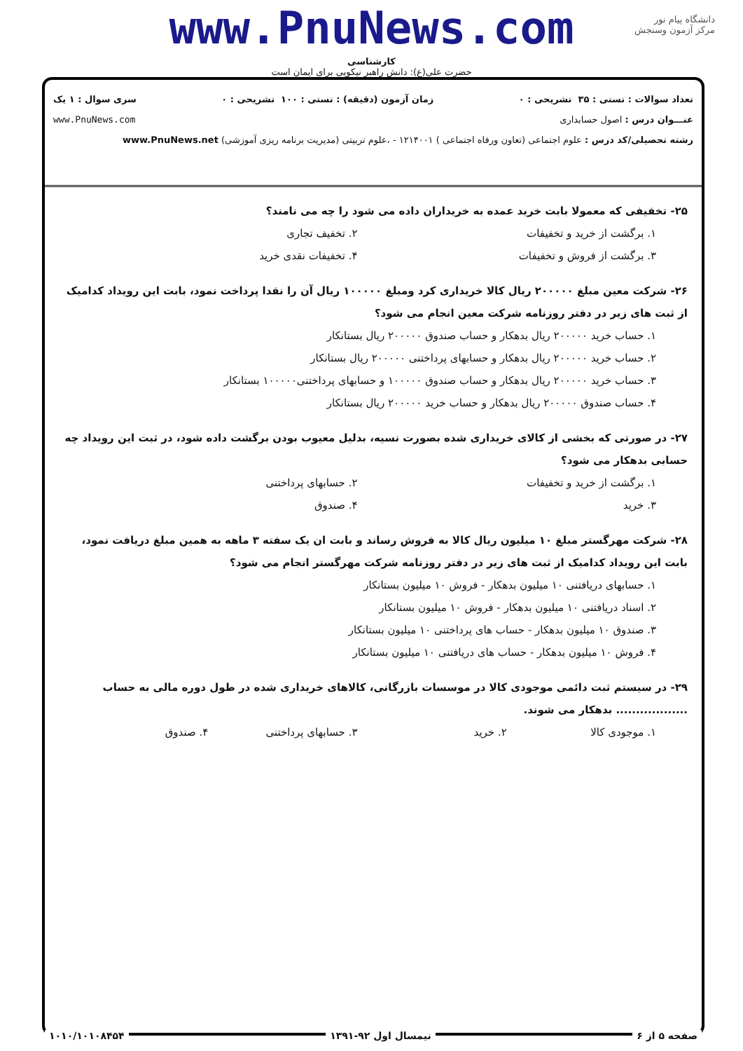دانشگاه پیام نور
مرکز آزمون وسنجش
www.PnuNews.com
کارشناسی
حضرت علی(ع): دانش راهبر نیکویی برای ایمان است
تعداد سوالات : تستی : ۳۵ تشریحی : ۰ زمان آزمون (دقیقه) : تستی : ۱۰۰ تشریحی : ۰ سری سوال : ۱ یک
عنـــوان درس : اصول حسابداری www.PnuNews.com
رشته تحصیلی/کد درس : علوم اجتماعی (تعاون ورفاه اجتماعی ) ۱۲۱۴۰۰۱ - ،علوم تربیتی (مدیریت برنامه ریزی آموزشی) www.PnuNews.net
۲۵- تخفیفی که معمولا بابت خرید عمده به خریداران داده می شود را چه می نامند؟
۱. برگشت از خرید و تخفیفات ۲. تخفیف تجاری ۳. برگشت از فروش و تخفیفات ۴. تخفیفات نقدی خرید
۲۶- شرکت معین مبلغ ۲۰۰۰۰۰ ریال کالا خریداری کرد ومبلغ ۱۰۰۰۰۰ ریال آن را نقدا پرداخت نمود، بابت این رویداد کدامیک از ثبت های زیر در دفتر روزنامه شرکت معین انجام می شود؟
۱. حساب خرید ۲۰۰۰۰۰ ریال بدهکار و حساب صندوق ۲۰۰۰۰۰ ریال بستانکار
۲. حساب خرید ۲۰۰۰۰۰ ریال بدهکار و حسابهای پرداختنی ۲۰۰۰۰۰ ریال بستانکار
۳. حساب خرید ۲۰۰۰۰۰ ریال بدهکار و حساب صندوق ۱۰۰۰۰۰ و حسابهای پرداختنی۱۰۰۰۰۰ بستانکار
۴. حساب صندوق ۲۰۰۰۰۰ ریال بدهکار و حساب خرید ۲۰۰۰۰۰ ریال بستانکار
۲۷- در صورتی که بخشی از کالای خریداری شده بصورت نسیه، بدلیل معیوب بودن برگشت داده شود، در ثبت این رویداد چه حسابی بدهکار می شود؟
۱. برگشت از خرید و تخفیفات ۲. حسابهای پرداختنی ۳. خرید ۴. صندوق
۲۸- شرکت مهرگستر مبلغ ۱۰ میلیون ریال کالا به فروش رساند و بابت ان یک سفته ۳ ماهه به همین مبلغ دریافت نمود، بابت این رویداد کدامیک از ثبت های زیر در دفتر روزنامه شرکت مهرگستر انجام می شود؟
۱. حسابهای دریافتنی ۱۰ میلیون بدهکار - فروش ۱۰ میلیون بستانکار
۲. اسناد دریافتنی ۱۰ میلیون بدهکار - فروش ۱۰ میلیون بستانکار
۳. صندوق ۱۰ میلیون بدهکار - حساب های پرداختنی ۱۰ میلیون بستانکار
۴. فروش ۱۰ میلیون بدهکار - حساب های دریافتنی ۱۰ میلیون بستانکار
۲۹- در سیستم ثبت دائمی موجودی کالا در موسسات بازرگانی، کالاهای خریداری شده در طول دوره مالی به حساب .................. بدهکار می شوند.
۱. موجودی کالا ۲. خرید ۳. حسابهای پرداختنی ۴. صندوق
صفحه ۵ از ۶ نیمسال اول ۹۲-۱۳۹۱ ۱۰۱۰/۱۰۱۰۸۴۵۴